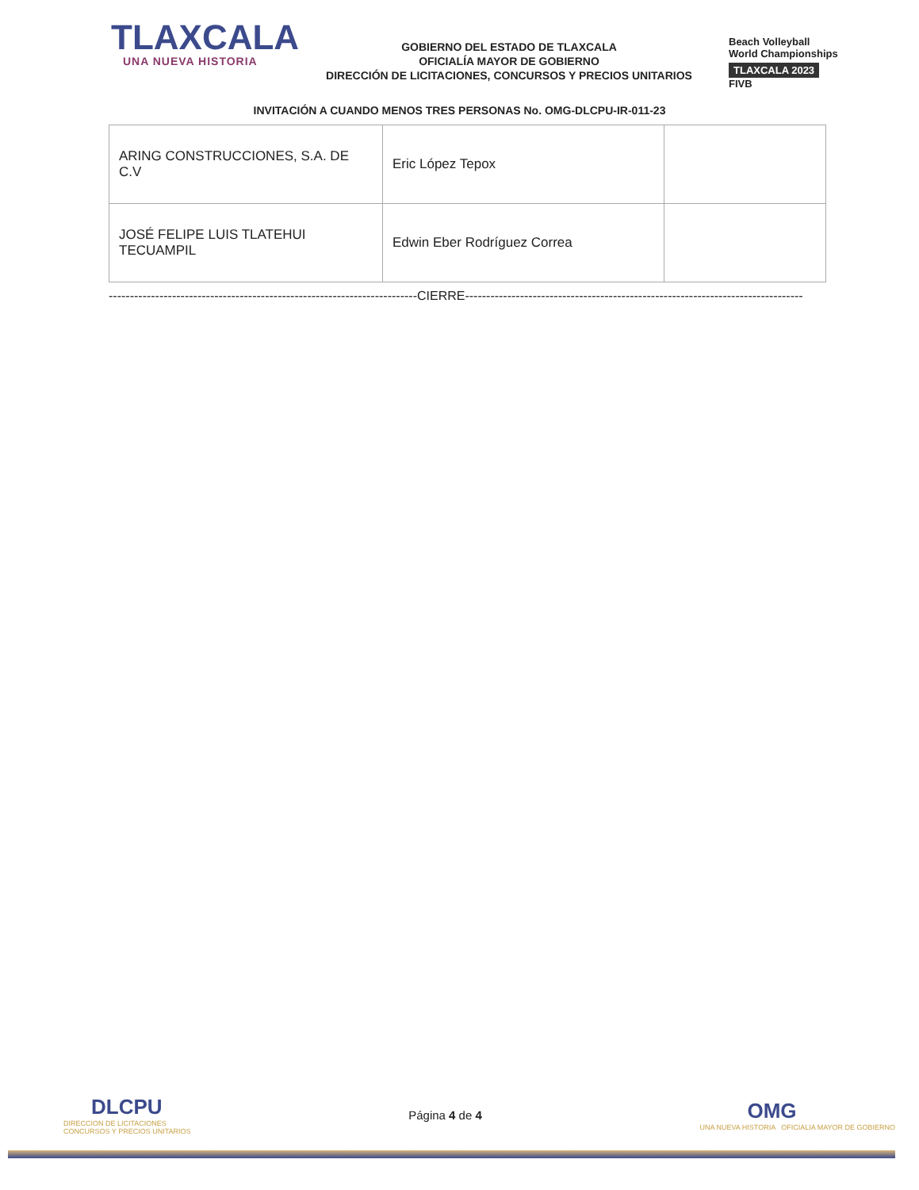TLAXCALA
UNA NUEVA HISTORIA
GOBIERNO DEL ESTADO DE TLAXCALA
OFICIALÍA MAYOR DE GOBIERNO
DIRECCIÓN DE LICITACIONES, CONCURSOS Y PRECIOS UNITARIOS
Beach Volleyball
World Championships
TLAXCALA 2023
FIVB
INVITACIÓN A CUANDO MENOS TRES PERSONAS No. OMG-DLCPU-IR-011-23
| ARING CONSTRUCCIONES, S.A. DE C.V | Eric López Tepox | |
| JOSÉ FELIPE LUIS TLATEHUI TECUAMPIL | Edwin Eber Rodríguez Correa | |
-------------------------------------------------------------------------CIERRE--------------------------------------------------------------------------------
DLCPU
DIRECCION DE LICITACIONES
CONCURSOS Y PRECIOS UNITARIOS
Página 4 de 4
OMG
UNA NUEVA HISTORIA OFICIALIA MAYOR DE GOBIERNO